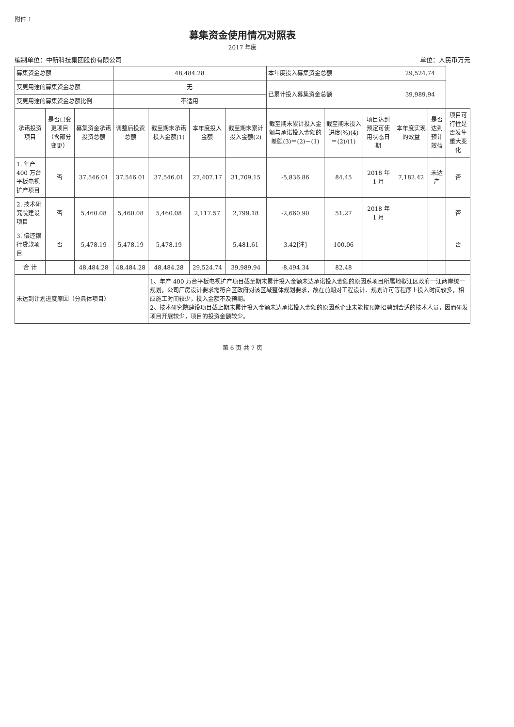附件 1
募集资金使用情况对照表
2017 年度
编制单位：中新科技集团股份有限公司 单位：人民币万元
| 募集资金总额 | | | 48,484.28 | | | | 本年度投入募集资金总额 | | | 29,524.74 | | |
| 变更用途的募集资金总额 | | | 无 | | | | 已累计投入募集资金总额 | | | 39,989.94 | | |
| 变更用途的募集资金总额比例 | | | 不适用 | | | | | | | | | |
| 承诺投资项目 | 是否已变更项目（含部分变更） | 募集资金承诺投资总额 | 调整后投资总额 | 截至期末承诺投入金额(1) | 本年度投入金额 | 截至期末累计投入金额(2) | 截至期末累计投入金额与承诺投入金额的差额(3)＝(2)－(1) | 截至期末投入进度(%)(4)＝(2)/(1) | 项目达到预定可使用状态日期 | 本年度实现的效益 | 是否达到预计效益 | 项目可行性是否发生重大变化 |
| 1. 年产 400 万台平板电视扩产项目 | 否 | 37,546.01 | 37,546.01 | 37,546.01 | 27,407.17 | 31,709.15 | -5,836.86 | 84.45 | 2018 年 1 月 | 7,182.42 | 未达产 | 否 |
| 2. 技术研究院建设项目 | 否 | 5,460.08 | 5,460.08 | 5,460.08 | 2,117.57 | 2,799.18 | -2,660.90 | 51.27 | 2018 年 1 月 | | | 否 |
| 3. 偿还银行贷款项目 | 否 | 5,478.19 | 5,478.19 | 5,478.19 | | 5,481.61 | 3.42[注] | 100.06 | | | | 否 |
| 合 计 | | 48,484.28 | 48,484.28 | 48,484.28 | 29,524.74 | 39,989.94 | -8,494.34 | 82.48 | | | | |
| 未达到计划进度原因（分具体项目） | | | | 1、年产 400 万台平板电视扩产项目截至期末累计投入金额未达承诺投入金额的原因系项目所属地椒江区政府一江两岸统一规划，公司厂房设计要求需符合区政府对该区域整体规划要求，故在前期对工程设计、规划许可等程序上投入时间较多，相应施工时间较少，投入金额不及预期。 2、技术研究院建设项目截止期末累计投入金额未达承诺投入金额的原因系企业未能按预期招聘到合适的技术人员，因而研发项目开展较少，项目的投资金额较少。 | | | | | | | | |
第 6 页 共 7 页